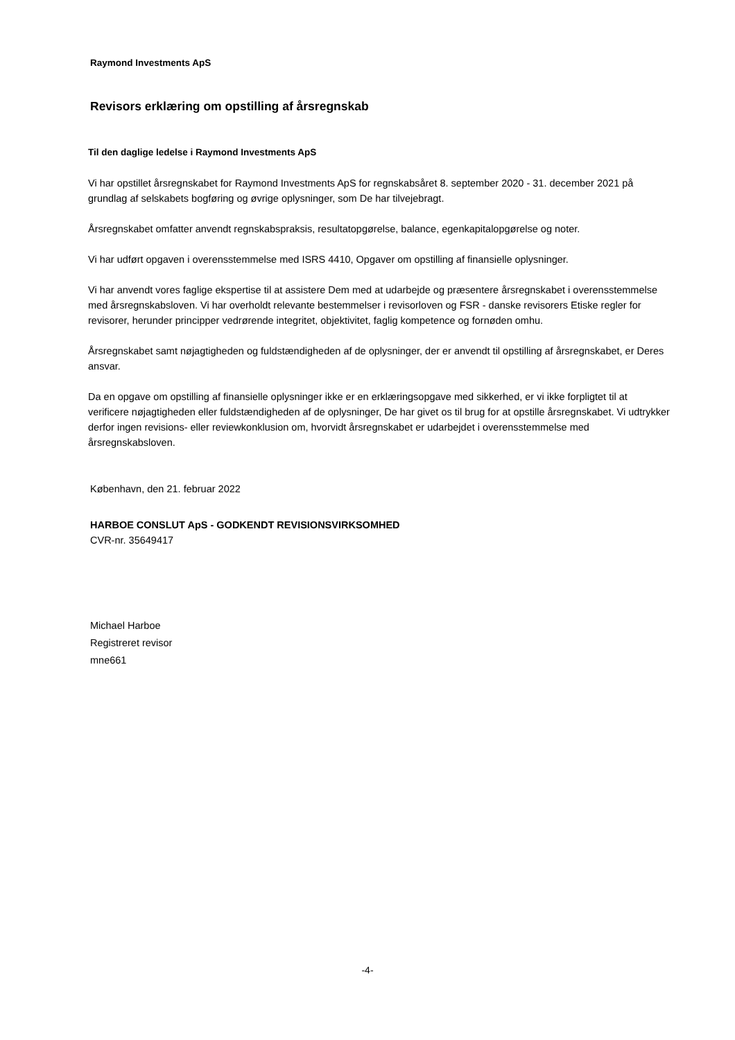Raymond Investments ApS
Revisors erklæring om opstilling af årsregnskab
Til den daglige ledelse i Raymond Investments ApS
Vi har opstillet årsregnskabet for Raymond Investments ApS for regnskabsåret 8. september 2020 - 31. december 2021 på grundlag af selskabets bogføring og øvrige oplysninger, som De har tilvejebragt.
Årsregnskabet omfatter anvendt regnskabspraksis, resultatopgørelse, balance, egenkapitalopgørelse og noter.
Vi har udført opgaven i overensstemmelse med ISRS 4410, Opgaver om opstilling af finansielle oplysninger.
Vi har anvendt vores faglige ekspertise til at assistere Dem med at udarbejde og præsentere årsregnskabet i overensstemmelse med årsregnskabsloven. Vi har overholdt relevante bestemmelser i revisorloven og FSR - danske revisorers Etiske regler for revisorer, herunder principper vedrørende integritet, objektivitet, faglig kompetence og fornøden omhu.
Årsregnskabet samt nøjagtigheden og fuldstændigheden af de oplysninger, der er anvendt til opstilling af årsregnskabet, er Deres ansvar.
Da en opgave om opstilling af finansielle oplysninger ikke er en erklæringsopgave med sikkerhed, er vi ikke forpligtet til at verificere nøjagtigheden eller fuldstændigheden af de oplysninger, De har givet os til brug for at opstille årsregnskabet. Vi udtrykker derfor ingen revisions- eller reviewkonklusion om, hvorvidt årsregnskabet er udarbejdet i overensstemmelse med årsregnskabsloven.
København, den 21. februar 2022
HARBOE CONSLUT ApS - GODKENDT REVISIONSVIRKSOMHED
CVR-nr. 35649417
Michael Harboe
Registreret revisor
mne661
-4-